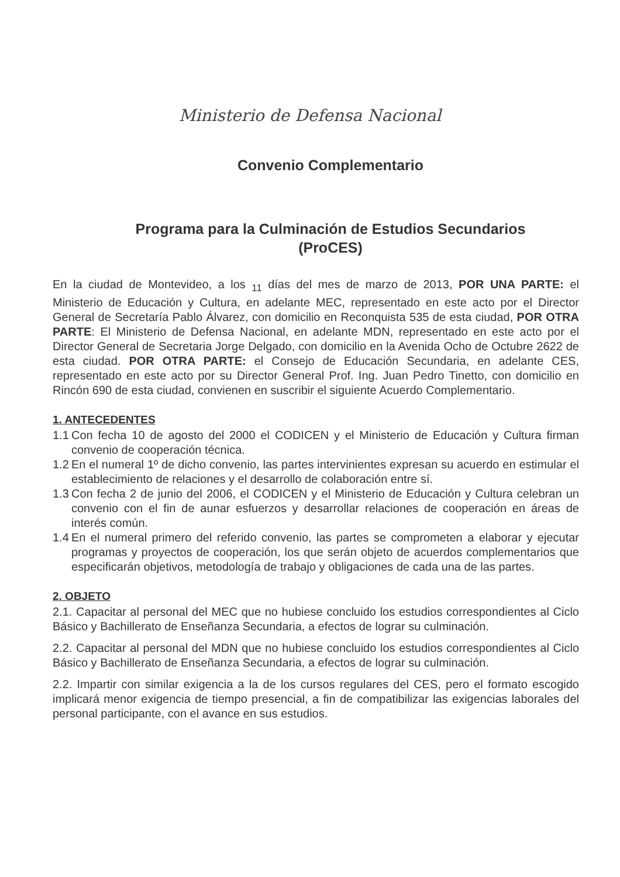Ministerio de Defensa Nacional
Convenio Complementario
Programa para la Culminación de Estudios Secundarios
(ProCES)
En la ciudad de Montevideo, a los <sub>11</sub> días del mes de marzo de 2013, POR UNA PARTE: el Ministerio de Educación y Cultura, en adelante MEC, representado en este acto por el Director General de Secretaría Pablo Álvarez, con domicilio en Reconquista 535 de esta ciudad, POR OTRA PARTE: El Ministerio de Defensa Nacional, en adelante MDN, representado en este acto por el Director General de Secretaria Jorge Delgado, con domicilio en la Avenida Ocho de Octubre 2622 de esta ciudad. POR OTRA PARTE: el Consejo de Educación Secundaria, en adelante CES, representado en este acto por su Director General Prof. Ing. Juan Pedro Tinetto, con domicilio en Rincón 690 de esta ciudad, convienen en suscribir el siguiente Acuerdo Complementario.
1. ANTECEDENTES
1.1 Con fecha 10 de agosto del 2000 el CODICEN y el Ministerio de Educación y Cultura firman convenio de cooperación técnica.
1.2 En el numeral 1º de dicho convenio, las partes intervinientes expresan su acuerdo en estimular el establecimiento de relaciones y el desarrollo de colaboración entre sí.
1.3 Con fecha 2 de junio del 2006, el CODICEN y el Ministerio de Educación y Cultura celebran un convenio con el fin de aunar esfuerzos y desarrollar relaciones de cooperación en áreas de interés común.
1.4 En el numeral primero del referido convenio, las partes se comprometen a elaborar y ejecutar programas y proyectos de cooperación, los que serán objeto de acuerdos complementarios que especificarán objetivos, metodología de trabajo y obligaciones de cada una de las partes.
2. OBJETO
2.1. Capacitar al personal del MEC que no hubiese concluido los estudios correspondientes al Ciclo Básico y Bachillerato de Enseñanza Secundaria, a efectos de lograr su culminación.
2.2. Capacitar al personal del MDN que no hubiese concluido los estudios correspondientes al Ciclo Básico y Bachillerato de Enseñanza Secundaria, a efectos de lograr su culminación.
2.2. Impartir con similar exigencia a la de los cursos regulares del CES, pero el formato escogido implicará menor exigencia de tiempo presencial, a fin de compatibilizar las exigencias laborales del personal participante, con el avance en sus estudios.